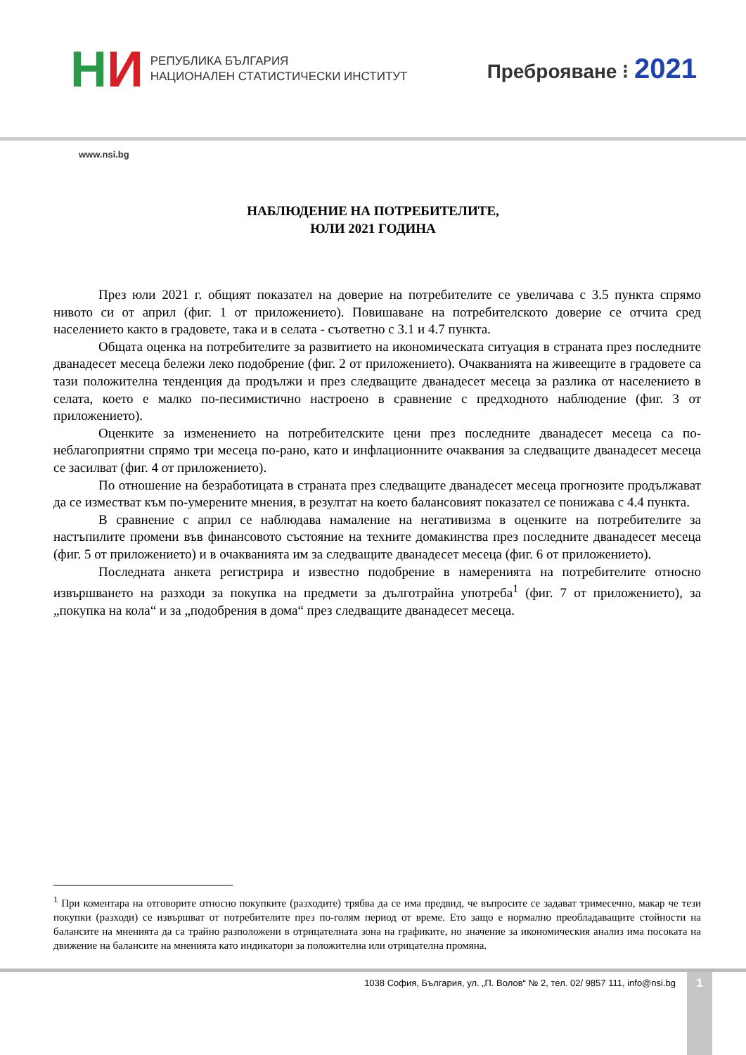НИ
РЕПУБЛИКА БЪЛГАРИЯ
НАЦИОНАЛЕН СТАТИСТИЧЕСКИ ИНСТИТУТ
Преброяване ⁝ 2021
www.nsi.bg
НАБЛЮДЕНИЕ НА ПОТРЕБИТЕЛИТЕ,
ЮЛИ 2021 ГОДИНА
През юли 2021 г. общият показател на доверие на потребителите се увеличава с 3.5 пункта спрямо нивото си от април (фиг. 1 от приложението). Повишаване на потребителското доверие се отчита сред населението както в градовете, така и в селата - съответно с 3.1 и 4.7 пункта.
Общата оценка на потребителите за развитието на икономическата ситуация в страната през последните дванадесет месеца бележи леко подобрение (фиг. 2 от приложението). Очакванията на живеещите в градовете са тази положителна тенденция да продължи и през следващите дванадесет месеца за разлика от населението в селата, което е малко по-песимистично настроено в сравнение с предходното наблюдение (фиг. 3 от приложението).
Оценките за изменението на потребителските цени през последните дванадесет месеца са по-неблагоприятни спрямо три месеца по-рано, като и инфлационните очаквания за следващите дванадесет месеца се засилват (фиг. 4 от приложението).
По отношение на безработицата в страната през следващите дванадесет месеца прогнозите продължават да се изместват към по-умерените мнения, в резултат на което балансовият показател се понижава с 4.4 пункта.
В сравнение с април се наблюдава намаление на негативизма в оценките на потребителите за настъпилите промени във финансовото състояние на техните домакинства през последните дванадесет месеца (фиг. 5 от приложението) и в очакванията им за следващите дванадесет месеца (фиг. 6 от приложението).
Последната анкета регистрира и известно подобрение в намеренията на потребителите относно извършването на разходи за покупка на предмети за дълготрайна употреба<sup>1</sup> (фиг. 7 от приложението), за „покупка на кола“ и за „подобрения в дома“ през следващите дванадесет месеца.
<sup>1</sup> При коментара на отговорите относно покупките (разходите) трябва да се има предвид, че въпросите се задават тримесечно, макар че тези покупки (разходи) се извършват от потребителите през по-голям период от време. Ето защо е нормално преобладаващите стойности на балансите на мненията да са трайно разположени в отрицателната зона на графиките, но значение за икономическия анализ има посоката на движение на балансите на мненията като индикатори за положителна или отрицателна промяна.
1038 София, България, ул. „П. Волов“ № 2, тел. 02/ 9857 111, info@nsi.bg
1